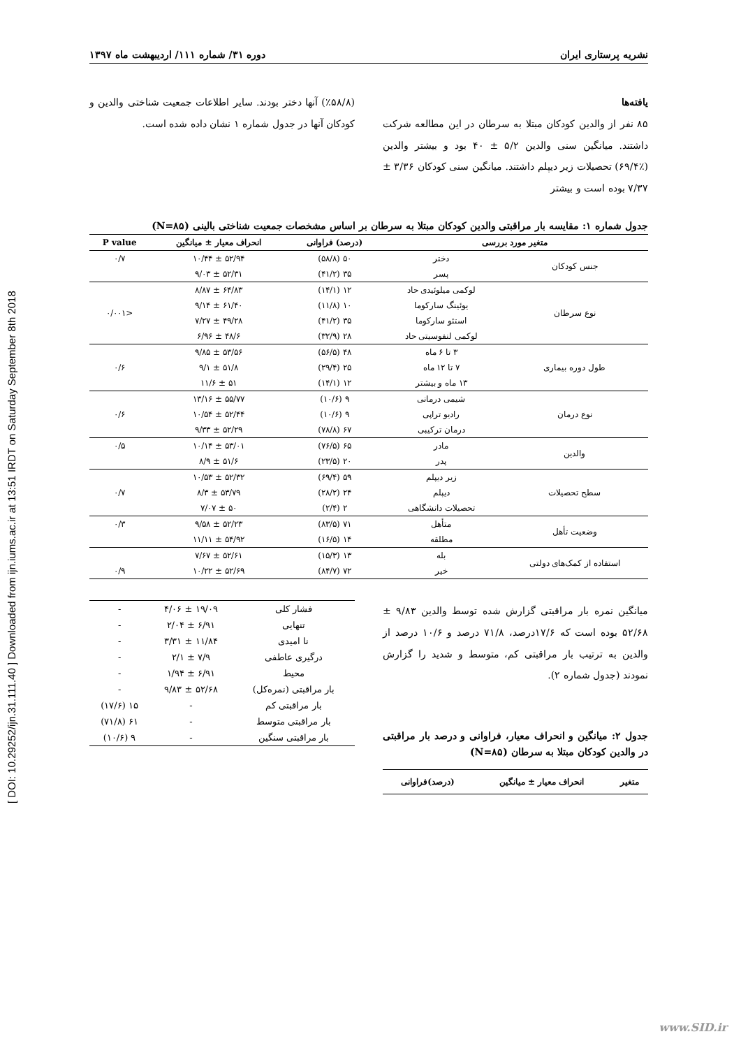[ DOI: 10.29252/ijn.31.111.40 ] Downloaded from ijn.iums.ac.ir at 13:51 IRDT on Saturday September 8th 2018
نشریه پرستاری ایران دوره ۳۱/ شماره ۱۱۱/ اردیبهشت ماه ۱۳۹۷
یافته‌ها
۸۵ نفر از والدین کودکان مبتلا به سرطان در این مطالعه شرکت داشتند. میانگین سنی والدین ۵/۲ ± ۴۰ بود و بیشتر والدین (٪۶۹/۴) تحصیلات زیر دیپلم داشتند. میانگین سنی کودکان ۳/۳۶ ± ۷/۳۷ بوده است و بیشتر
(٪۵۸/۸) آنها دختر بودند. سایر اطلاعات جمعیت شناختی والدین و کودکان آنها در جدول شماره ۱ نشان داده شده است.
جدول شماره ۱: مقایسه بار مراقبتی والدین کودکان مبتلا به سرطان بر اساس مشخصات جمعیت شناختی بالینی (N=۸۵)
| متغیر مورد بررسی | | (درصد) فراوانی | انحراف معیار ± میانگین | P value |
| --- | --- | --- | --- | --- |
| جنس کودکان | دختر | ۵۰ (۵۸/۸) | ۵۲/۹۴ ± ۱۰/۴۴ | ۰/۷ |
| | پسر | ۳۵ (۴۱/۲) | ۵۲/۳۱ ± ۹/۰۳ | |
| نوع سرطان | لوکمی میلوئیدی حاد | ۱۲ (۱۴/۱) | ۶۴/۸۳ ± ۸/۸۷ | <۰/۰۰۱ |
| | یوئینگ سارکوما | ۱۰ (۱۱/۸) | ۶۱/۴۰ ± ۹/۱۴ | |
| | استئو سارکوما | ۳۵ (۴۱/۲) | ۴۹/۲۸ ± ۷/۲۷ | |
| | لوکمی لنفوسیتی حاد | ۲۸ (۳۲/۹) | ۴۸/۶ ± ۶/۹۶ | |
| طول دوره بیماری | ۳ تا ۶ ماه | ۴۸ (۵۶/۵) | ۵۳/۵۶ ± ۹/۸۵ | ۰/۶ |
| | ۷ تا ۱۲ ماه | ۲۵ (۲۹/۴) | ۵۱/۸ ± ۹/۱ | |
| | ۱۳ ماه و بیشتر | ۱۲ (۱۴/۱) | ۵۱ ± ۱۱/۶ | |
| نوع درمان | شیمی درمانی | ۹ (۱۰/۶) | ۵۵/۷۷ ± ۱۳/۱۶ | ۰/۶ |
| | رادیو تراپی | ۹ (۱۰/۶) | ۵۲/۴۴ ± ۱۰/۵۴ | |
| | درمان ترکیبی | ۶۷ (۷۸/۸) | ۵۲/۲۹ ± ۹/۳۳ | |
| والدین | مادر | ۶۵ (۷۶/۵) | ۵۳/۰۱ ± ۱۰/۱۴ | ۰/۵ |
| | پدر | ۲۰ (۲۳/۵) | ۵۱/۶ ± ۸/۹ | |
| سطح تحصیلات | زیر دیپلم | ۵۹ (۶۹/۴) | ۵۲/۳۲ ± ۱۰/۵۳ | ۰/۷ |
| | دیپلم | ۲۴ (۲۸/۲) | ۵۳/۷۹ ± ۸/۳ | |
| | تحصیلات دانشگاهی | ۲ (۲/۴) | ۵۰ ± ۷/۰۷ | |
| وضعیت تأهل | متأهل | ۷۱ (۸۳/۵) | ۵۲/۲۳ ± ۹/۵۸ | ۰/۳ |
| | مطلقه | ۱۴ (۱۶/۵) | ۵۴/۹۲ ± ۱۱/۱۱ | |
| استفاده از کمک‌های دولتی | بله | ۱۳ (۱۵/۳) | ۵۲/۶۱ ± ۷/۶۷ | |
| | خیر | ۷۲ (۸۴/۷) | ۵۲/۶۹ ± ۱۰/۲۲ | ۰/۹ |
میانگین نمره بار مراقبتی گزارش شده توسط والدین ۹/۸۳ ± ۵۲/۶۸ بوده است که ۱۷/۶درصد، ۷۱/۸ درصد و ۱۰/۶ درصد از والدین به ترتیب بار مراقبتی کم، متوسط و شدید را گزارش نمودند (جدول شماره ۲).
جدول ۲: میانگین و انحراف معیار، فراوانی و درصد بار مراقبتی در والدین کودکان مبتلا به سرطان (N=۸۵)
| متغیر | انحراف معیار ± میانگین | (درصد)فراوانی |
| --- | --- | --- |
| فشار کلی | ۱۹/۰۹ ± ۴/۰۶ | - |
| تنهایی | ۶/۹۱ ± ۲/۰۴ | - |
| نا امیدی | ۱۱/۸۴ ± ۳/۳۱ | - |
| درگیری عاطفی | ۷/۹ ± ۲/۱ | - |
| محیط | ۶/۹۱ ± ۱/۹۴ | - |
| بار مراقبتی (نمره‌کل) | ۵۲/۶۸ ± ۹/۸۳ | - |
| بار مراقبتی کم | - | ۱۵ (۱۷/۶) |
| بار مراقبتی متوسط | - | ۶۱ (۷۱/۸) |
| بار مراقبتی سنگین | - | ۹ (۱۰/۶) |
www.SID.ir